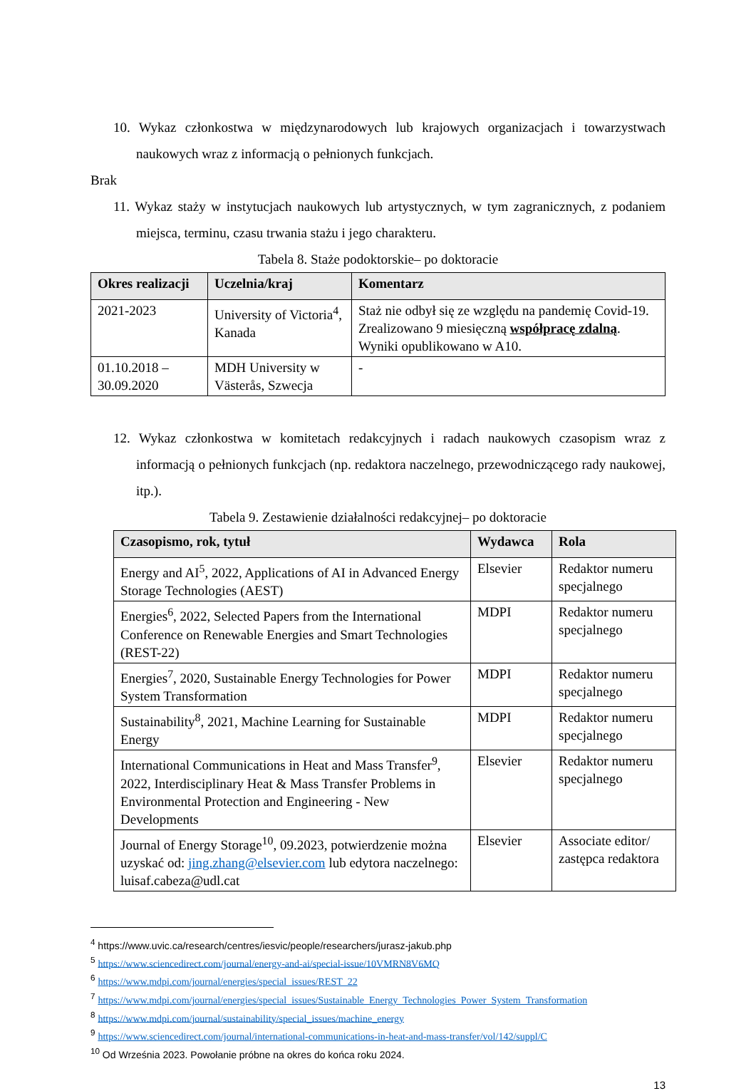10. Wykaz członkostwa w międzynarodowych lub krajowych organizacjach i towarzystwach naukowych wraz z informacją o pełnionych funkcjach.
Brak
11. Wykaz staży w instytucjach naukowych lub artystycznych, w tym zagranicznych, z podaniem miejsca, terminu, czasu trwania stażu i jego charakteru.
Tabela 8. Staże podoktorskie– po doktoracie
| Okres realizacji | Uczelnia/kraj | Komentarz |
| --- | --- | --- |
| 2021-2023 | University of Victoria<sup>4</sup>, Kanada | Staż nie odbył się ze względu na pandemię Covid-19. Zrealizowano 9 miesięczną współpracę zdalną . Wyniki opublikowano w A10. |
| 01.10.2018 – 30.09.2020 | MDH University w Västerås, Szwecja | - |
12. Wykaz członkostwa w komitetach redakcyjnych i radach naukowych czasopism wraz z informacją o pełnionych funkcjach (np. redaktora naczelnego, przewodniczącego rady naukowej, itp.).
Tabela 9. Zestawienie działalności redakcyjnej– po doktoracie
| Czasopismo, rok, tytuł | Wydawca | Rola |
| --- | --- | --- |
| Energy and AI<sup>5</sup>, 2022, Applications of AI in Advanced Energy Storage Technologies (AEST) | Elsevier | Redaktor numeru specjalnego |
| Energies<sup>6</sup>, 2022, Selected Papers from the International Conference on Renewable Energies and Smart Technologies (REST-22) | MDPI | Redaktor numeru specjalnego |
| Energies<sup>7</sup>, 2020, Sustainable Energy Technologies for Power System Transformation | MDPI | Redaktor numeru specjalnego |
| Sustainability<sup>8</sup>, 2021, Machine Learning for Sustainable Energy | MDPI | Redaktor numeru specjalnego |
| International Communications in Heat and Mass Transfer<sup>9</sup>, 2022, Interdisciplinary Heat & Mass Transfer Problems in Environmental Protection and Engineering - New Developments | Elsevier | Redaktor numeru specjalnego |
| Journal of Energy Storage<sup>10</sup>, 09.2023, potwierdzenie można uzyskać od: jing.zhang@elsevier.com lub edytora naczelnego: luisaf.cabeza@udl.cat | Elsevier | Associate editor/ zastępca redaktora |
<sup>4</sup> https://www.uvic.ca/research/centres/iesvic/people/researchers/jurasz-jakub.php
<sup>5</sup> https://www.sciencedirect.com/journal/energy-and-ai/special-issue/10VMRN8V6MQ
<sup>6</sup> https://www.mdpi.com/journal/energies/special_issues/REST_22
<sup>7</sup> https://www.mdpi.com/journal/energies/special_issues/Sustainable_Energy_Technologies_Power_System_Transformation
<sup>8</sup> https://www.mdpi.com/journal/sustainability/special_issues/machine_energy
<sup>9</sup> https://www.sciencedirect.com/journal/international-communications-in-heat-and-mass-transfer/vol/142/suppl/C
<sup>10</sup> Od Września 2023. Powołanie próbne na okres do końca roku 2024.
13